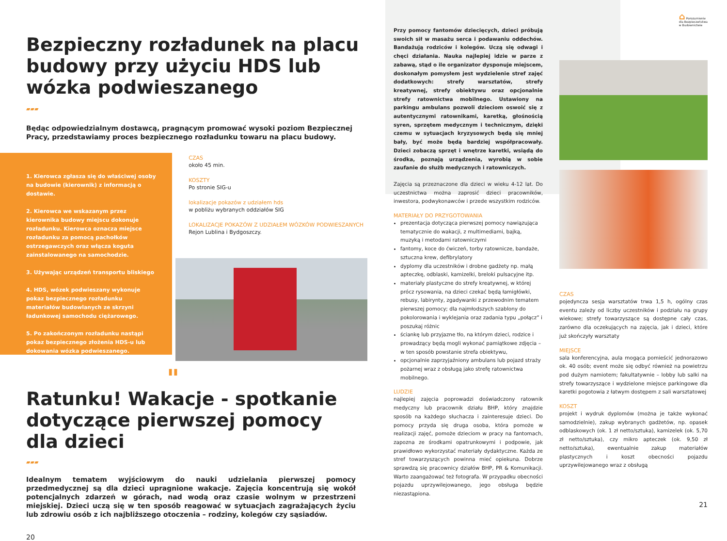Bezpieczny rozładunek na placu budowy przy użyciu HDS lub wózka podwieszanego
▰▰▰
Będąc odpowiedzialnym dostawcą, pragnącym promować wysoki poziom Bezpiecznej Pracy, przedstawiamy proces bezpiecznego rozładunku towaru na placu budowy.
1. Kierowca zgłasza się do właściwej osoby na budowie (kierownik) z informacją o dostawie.
2. Kierowca we wskazanym przez kierownika budowy miejscu dokonuje rozładunku. Kierowca oznacza miejsce rozładunku za pomocą pachołków ostrzegawczych oraz włącza koguta zainstalowanego na samochodzie.
3. Używając urządzeń transportu bliskiego
4. HDS, wózek podwieszany wykonuje pokaz bezpiecznego rozładunku materiałów budowlanych ze skrzyni ładunkowej samochodu ciężarowego.
5. Po zakończonym rozładunku nastąpi pokaz bezpiecznego złożenia HDS-u lub dokowania wózka podwieszanego.
CZAS
około 45 min.
KOSZTY
Po stronie SIG-u
lokalizacje pokazów z udziałem hds
w pobliżu wybranych oddziałów SIG
LOKALIZACJE POKAZÓW Z UDZIAŁEM WÓZKÓW PODWIESZANYCH
Rejon Lublina i Bydgoszczy.
"
Ratunku! Wakacje - spotkanie dotyczące pierwszej pomocy dla dzieci
▰▰▰
Idealnym tematem wyjściowym do nauki udzielania pierwszej pomocy przedmedycznej są dla dzieci upragnione wakacje. Zajęcia koncentrują się wokół potencjalnych zdarzeń w górach, nad wodą oraz czasie wolnym w przestrzeni miejskiej. Dzieci uczą się w ten sposób reagować w sytuacjach zagrażających życiu lub zdrowiu osób z ich najbliższego otoczenia – rodziny, kolegów czy sąsiadów.
20
⌂ Porozumienie
dla Bezpieczeństwa
w Budownictwie
Przy pomocy fantomów dziecięcych, dzieci próbują swoich sił w masażu serca i podawaniu oddechów. Bandażują rodziców i kolegów. Uczą się odwagi i chęci działania. Nauka najlepiej idzie w parze z zabawą, stąd o ile organizator dysponuje miejscem, doskonałym pomysłem jest wydzielenie stref zajęć dodatkowych: strefy warsztatów, strefy kreatywnej, strefy obiektywu oraz opcjonalnie strefy ratownictwa mobilnego. Ustawiony na parkingu ambulans pozwoli dzieciom oswoić się z autentycznymi ratownikami, karetką, głośnością syren, sprzętem medycznym i technicznym, dzięki czemu w sytuacjach kryzysowych będą się mniej bały, być może będą bardziej współpracowały. Dzieci zobaczą sprzęt i wnętrze karetki, wsiądą do środka, poznają urządzenia, wyrobią w sobie zaufanie do służb medycznych i ratowniczych.
Zajęcia są przeznaczone dla dzieci w wieku 4-12 lat. Do uczestnictwa można zaprosić dzieci pracowników, inwestora, podwykonawców i przede wszystkim rodziców.
MATERIAŁY DO PRZYGOTOWANIA
prezentacja dotycząca pierwszej pomocy nawiązująca tematycznie do wakacji, z multimediami, bajką, muzyką i metodami ratowniczymi
fantomy, koce do ćwiczeń, torby ratownicze, bandaże, sztuczna krew, defibrylatory
dyplomy dla uczestników i drobne gadżety np. małą apteczkę, odblaski, kamizelki, breloki pulsacyjne itp.
materiały plastyczne do strefy kreatywnej, w której prócz rysowania, na dzieci czekać będą łamigłówki, rebusy, labirynty, zgadywanki z przewodnim tematem pierwszej pomocy; dla najmłodszych szablony do pokolorowania i wyklejania oraz zadania typu „połącz” i poszukaj różnic
ściankę lub przyjazne tło, na którym dzieci, rodzice i prowadzący będą mogli wykonać pamiątkowe zdjęcia – w ten sposób powstanie strefa obiektywu,
opcjonalnie zaprzyjaźniony ambulans lub pojazd straży pożarnej wraz z obsługą jako strefę ratownictwa mobilnego.
LUDZIE
najlepiej zajęcia poprowadzi doświadczony ratownik medyczny lub pracownik działu BHP, który znajdzie sposób na każdego słuchacza i zainteresuje dzieci. Do pomocy przyda się druga osoba, która pomoże w realizacji zajęć, pomoże dzieciom w pracy na fantomach, zapozna ze środkami opatrunkowymi i podpowie, jak prawidłowo wykorzystać materiały dydaktyczne. Każda ze stref towarzyszących powinna mieć opiekuna. Dobrze sprawdzą się pracownicy działów BHP, PR & Komunikacji. Warto zaangażować też fotografa. W przypadku obecności pojazdu uprzywilejowanego, jego obsługa będzie niezastąpiona.
CZAS
pojedyncza sesja warsztatów trwa 1,5 h, ogólny czas eventu zależy od liczby uczestników i podziału na grupy wiekowe; strefy towarzyszące są dostępne cały czas, zarówno dla oczekujących na zajęcia, jak i dzieci, które już skończyły warsztaty
MIEJSCE
sala konferencyjna, aula mogąca pomieścić jednorazowo ok. 40 osób; event może się odbyć również na powietrzu pod dużym namiotem; fakultatywnie – lobby lub salki na strefy towarzyszące i wydzielone miejsce parkingowe dla karetki pogotowia z łatwym dostępem z sali warsztatowej
KOSZT
projekt i wydruk dyplomów (można je także wykonać samodzielnie), zakup wybranych gadżetów, np. opasek odblaskowych (ok. 1 zł netto/sztuka), kamizelek (ok. 5,70 zł netto/sztuka), czy mikro apteczek (ok. 9,50 zł netto/sztuka), ewentualnie zakup materiałów plastycznych i koszt obecności pojazdu uprzywilejowanego wraz z obsługą
21